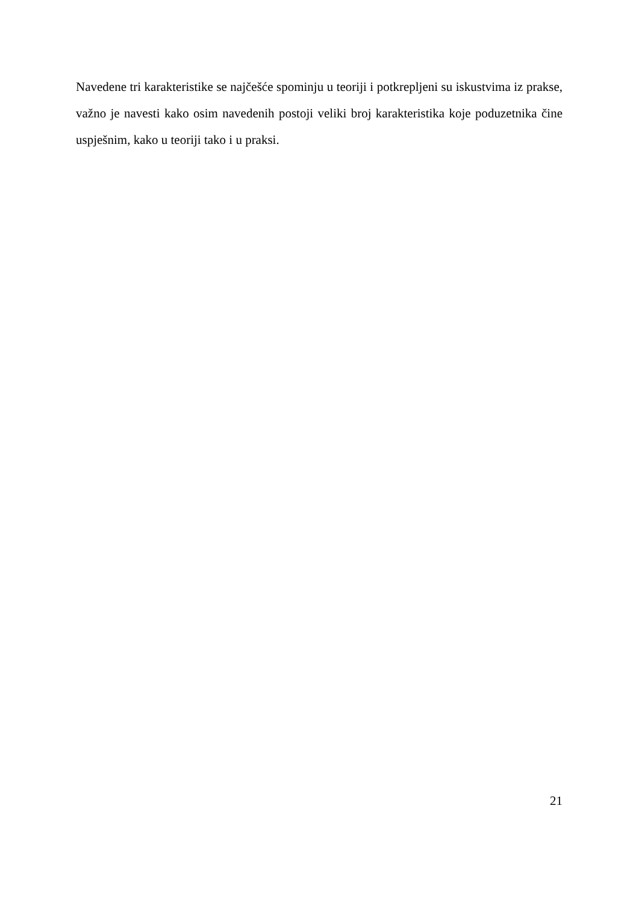Navedene tri karakteristike se najčešće spominju u teoriji i potkrepljeni su iskustvima iz prakse, važno je navesti kako osim navedenih postoji veliki broj karakteristika koje poduzetnika čine uspješnim, kako u teoriji tako i u praksi.
21